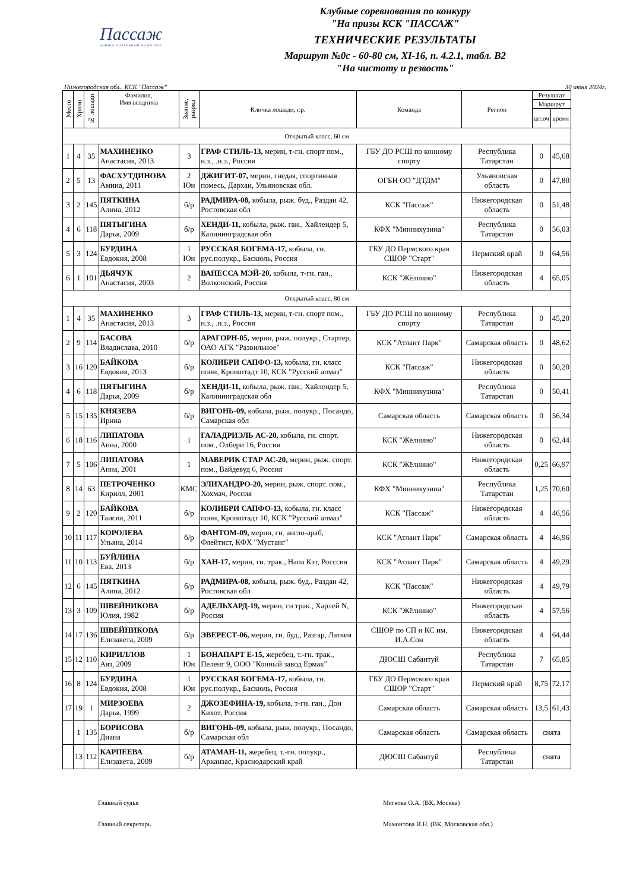Пассаж
КОННОСПОРТИВНЫЙ КОМПЛЕКС
Клубные соревнования по конкуру
"На призы КСК "ПАССАЖ"
ТЕХНИЧЕСКИЕ РЕЗУЛЬТАТЫ
Маршрут №0с - 60-80 см, XI-16, п. 4.2.1, табл. В2
"На чистоту и резвость"
Нижегородская обл., КСК "Пассаж" 30 июня 2024г.
| Место | Хроно | № лошади | Фамилия, Имя всадника | Звание, разряд | Кличка лошади, г.р. | Команда | Регион | Результат | |
| --- | --- | --- | --- | --- | --- | --- | --- | --- | --- |
| | | | | | | | | Маршрут | |
| | | | | | | | | шт.оч | время |
| Открытый класс, 60 см | | | | | | | | | |
| 1 | 4 | 35 | МАХИНЕНКО Анастасия, 2013 | 3 | ГРАФ СТИЛЬ-13, мерин, т-гн. спорт пом., н.з., .н.з., Россия | ГБУ ДО РСШ по конному спорту | Республика Татарстан | 0 | 45,68 |
| 2 | 5 | 13 | ФАСХУТДИНОВА Амина, 2011 | 2 Юн | ДЖИГИТ-07, мерин, гнедая, спортивная помесь, Дархан, Ульяновская обл. | ОГБН ОО "ДТДМ" | Ульяновская область | 0 | 47,80 |
| 3 | 2 | 145 | ПЯТКИНА Алина, 2012 | б/р | РАДМИРА-08, кобыла, рыж. буд., Раздан 42, Ростовская обл | КСК "Пассаж" | Нижегородская область | 0 | 51,48 |
| 4 | 6 | 118 | ПЯТЫГИНА Дарья, 2009 | б/р | ХЕНДИ-11, кобыла, рыж. ган., Хайлендер 5, Калининградская обл | КФХ "Миннихузина" | Республика Татарстан | 0 | 56,03 |
| 5 | 3 | 124 | БУРДИНА Евдокия, 2008 | 1 Юн | РУССКАЯ БОГЕМА-17, кобыла, гн. рус.полукр., Баскюль, Россия | ГБУ ДО Пермского края СШОР "Старт" | Пермский край | 0 | 64,56 |
| 6 | 1 | 101 | ДЬЯЧУК Анастасия, 2003 | 2 | ВАНЕССА МЭЙ-20, кобыла, т-гн. ган., Волконский, Россия | КСК "Жёлнино" | Нижегородская область | 4 | 65,05 |
| Открытый класс, 80 см | | | | | | | | | |
| 1 | 4 | 35 | МАХИНЕНКО Анастасия, 2013 | 3 | ГРАФ СТИЛЬ-13, мерин, т-гн. спорт пом., н.з., .н.з., Россия | ГБУ ДО РСШ по конному спорту | Республика Татарстан | 0 | 45,20 |
| 2 | 9 | 114 | БАСОВА Владислава, 2010 | б/р | АРАГОРН-05, мерин, рыж. полукр., Стартер, ОАО АГК "Развильное" | КСК "Атлант Парк" | Самарская область | 0 | 48,62 |
| 3 | 16 | 120 | БАЙКОВА Евдокия, 2013 | б/р | КОЛИБРИ САПФО-13, кобыла, гн. класс пони, Кронштадт 10, КСК "Русский алмаз" | КСК "Пассаж" | Нижегородская область | 0 | 50,20 |
| 4 | 6 | 118 | ПЯТЫГИНА Дарья, 2009 | б/р | ХЕНДИ-11, кобыла, рыж. ган., Хайлендер 5, Калининградская обл | КФХ "Миннихузина" | Республика Татарстан | 0 | 50,41 |
| 5 | 15 | 135 | КНЯЗЕВА Ирина | б/р | ВИГОНЬ-09, кобыла, рыж. полукр., Посандо, Самарская обл | Самарская область | Самарская область | 0 | 56,34 |
| 6 | 18 | 116 | ЛИПАТОВА Анна, 2000 | 1 | ГАЛАДРИЭЛЬ АС-20, кобыла, гн. спорт. пом., Олбери 16, Россия | КСК "Жёлнино" | Нижегородская область | 0 | 62,44 |
| 7 | 5 | 106 | ЛИПАТОВА Анна, 2001 | 1 | МАВЕРИК СТАР АС-20, мерин, рыж. спорт. пом., Вайдевуд 6, Россия | КСК "Жёлнино" | Нижегородская область | 0,25 | 66,97 |
| 8 | 14 | 63 | ПЕТРОЧЕНКО Кирилл, 2001 | КМС | ЭЛИХАНДРО-20, мерин, рыж. спорт. пом., Хохмач, Россия | КФХ "Миннихузина" | Республика Татарстан | 1,25 | 70,60 |
| 9 | 2 | 120 | БАЙКОВА Таисия, 2011 | б/р | КОЛИБРИ САПФО-13, кобыла, гн. класс пони, Кронштадт 10, КСК "Русский алмаз" | КСК "Пассаж" | Нижегородская область | 4 | 46,56 |
| 10 | 11 | 117 | КОРОЛЕВА Ульяна, 2014 | б/р | ФАНТОМ-09, мерин, гн. англо-араб, Флейтист, КФХ "Мустанг" | КСК "Атлант Парк" | Самарская область | 4 | 46,96 |
| 11 | 10 | 113 | БУЙЛИНА Ева, 2013 | б/р | ХАН-17, мерин, гн. трак., Напа Кэт, Росссия | КСК "Атлант Парк" | Самарская область | 4 | 49,29 |
| 12 | 6 | 145 | ПЯТКИНА Алина, 2012 | б/р | РАДМИРА-08, кобыла, рыж. буд., Раздан 42, Ростовская обл | КСК "Пассаж" | Нижегородская область | 4 | 49,79 |
| 13 | 3 | 109 | ШВЕЙНИКОВА Юлия, 1982 | б/р | АДЕЛЬХАРД-19, мерин, гн.трак., Харлей N, Россия | КСК "Жёлнино" | Нижегородская область | 4 | 57,56 |
| 14 | 17 | 136 | ШВЕЙНИКОВА Елизавета, 2009 | б/р | ЭВЕРЕСТ-06, мерин, гн. буд., Разгар, Латвия | СШОР по СП и КС им. И.А.Сои | Нижегородская область | 4 | 64,44 |
| 15 | 12 | 110 | КИРИЛЛОВ Аяз, 2009 | 1 Юн | БОНАПАРТ Е-15, жеребец, т.-гн. трак., Пеленг 9, ООО "Конный завод Ермак" | ДЮСШ Сабантуй | Республика Татарстан | 7 | 65,85 |
| 16 | 8 | 124 | БУРДИНА Евдокия, 2008 | 1 Юн | РУССКАЯ БОГЕМА-17, кобыла, гн. рус.полукр., Баскюль, Россия | ГБУ ДО Пермского края СШОР "Старт" | Пермский край | 8,75 | 72,17 |
| 17 | 19 | 1 | МИРЗОЕВА Дарья, 1999 | 2 | ДЖОЗЕФИНА-19, кобыла, т-гн. ган., Дон Кихот, Россия | Самарская область | Самарская область | 13,5 | 61,43 |
| | 1 | 135 | БОРИСОВА Диана | б/р | ВИГОНЬ-09, кобыла, рыж. полукр., Посандо, Самарская обл | Самарская область | Самарская область | снята | |
| | 13 | 112 | КАРПЕЕВА Елизавета, 2009 | б/р | АТАМАН-11, жеребец, т.-гн. полукр., Арканзас, Краснодарский край | ДЮСШ Сабантуй | Республика Татарстан | снята | |
Главный судья
Мягкова О.А. (ВК, Москва)
Главный секретарь
Мамонтова И.Н. (ВК, Московская обл.)